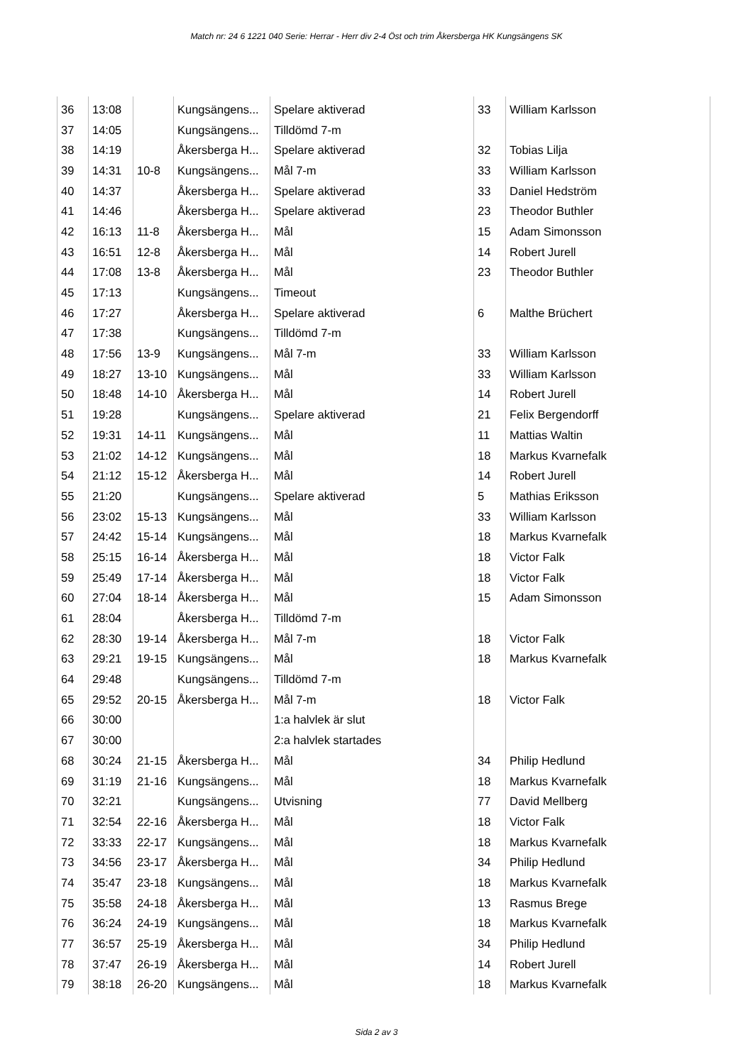Match nr: 24 6 1221 040 Serie: Herrar - Herr div 2-4 Öst och trim Åkersberga HK Kungsängens SK
| 36 | 13:08 | | Kungsängens... | Spelare aktiverad | 33 | William Karlsson |
| 37 | 14:05 | | Kungsängens... | Tilldömd 7-m | | |
| 38 | 14:19 | | Åkersberga H... | Spelare aktiverad | 32 | Tobias Lilja |
| 39 | 14:31 | 10-8 | Kungsängens... | Mål 7-m | 33 | William Karlsson |
| 40 | 14:37 | | Åkersberga H... | Spelare aktiverad | 33 | Daniel Hedström |
| 41 | 14:46 | | Åkersberga H... | Spelare aktiverad | 23 | Theodor Buthler |
| 42 | 16:13 | 11-8 | Åkersberga H... | Mål | 15 | Adam Simonsson |
| 43 | 16:51 | 12-8 | Åkersberga H... | Mål | 14 | Robert Jurell |
| 44 | 17:08 | 13-8 | Åkersberga H... | Mål | 23 | Theodor Buthler |
| 45 | 17:13 | | Kungsängens... | Timeout | | |
| 46 | 17:27 | | Åkersberga H... | Spelare aktiverad | 6 | Malthe Brüchert |
| 47 | 17:38 | | Kungsängens... | Tilldömd 7-m | | |
| 48 | 17:56 | 13-9 | Kungsängens... | Mål 7-m | 33 | William Karlsson |
| 49 | 18:27 | 13-10 | Kungsängens... | Mål | 33 | William Karlsson |
| 50 | 18:48 | 14-10 | Åkersberga H... | Mål | 14 | Robert Jurell |
| 51 | 19:28 | | Kungsängens... | Spelare aktiverad | 21 | Felix Bergendorff |
| 52 | 19:31 | 14-11 | Kungsängens... | Mål | 11 | Mattias Waltin |
| 53 | 21:02 | 14-12 | Kungsängens... | Mål | 18 | Markus Kvarnefalk |
| 54 | 21:12 | 15-12 | Åkersberga H... | Mål | 14 | Robert Jurell |
| 55 | 21:20 | | Kungsängens... | Spelare aktiverad | 5 | Mathias Eriksson |
| 56 | 23:02 | 15-13 | Kungsängens... | Mål | 33 | William Karlsson |
| 57 | 24:42 | 15-14 | Kungsängens... | Mål | 18 | Markus Kvarnefalk |
| 58 | 25:15 | 16-14 | Åkersberga H... | Mål | 18 | Victor Falk |
| 59 | 25:49 | 17-14 | Åkersberga H... | Mål | 18 | Victor Falk |
| 60 | 27:04 | 18-14 | Åkersberga H... | Mål | 15 | Adam Simonsson |
| 61 | 28:04 | | Åkersberga H... | Tilldömd 7-m | | |
| 62 | 28:30 | 19-14 | Åkersberga H... | Mål 7-m | 18 | Victor Falk |
| 63 | 29:21 | 19-15 | Kungsängens... | Mål | 18 | Markus Kvarnefalk |
| 64 | 29:48 | | Kungsängens... | Tilldömd 7-m | | |
| 65 | 29:52 | 20-15 | Åkersberga H... | Mål 7-m | 18 | Victor Falk |
| 66 | 30:00 | | | 1:a halvlek är slut | | |
| 67 | 30:00 | | | 2:a halvlek startades | | |
| 68 | 30:24 | 21-15 | Åkersberga H... | Mål | 34 | Philip Hedlund |
| 69 | 31:19 | 21-16 | Kungsängens... | Mål | 18 | Markus Kvarnefalk |
| 70 | 32:21 | | Kungsängens... | Utvisning | 77 | David Mellberg |
| 71 | 32:54 | 22-16 | Åkersberga H... | Mål | 18 | Victor Falk |
| 72 | 33:33 | 22-17 | Kungsängens... | Mål | 18 | Markus Kvarnefalk |
| 73 | 34:56 | 23-17 | Åkersberga H... | Mål | 34 | Philip Hedlund |
| 74 | 35:47 | 23-18 | Kungsängens... | Mål | 18 | Markus Kvarnefalk |
| 75 | 35:58 | 24-18 | Åkersberga H... | Mål | 13 | Rasmus Brege |
| 76 | 36:24 | 24-19 | Kungsängens... | Mål | 18 | Markus Kvarnefalk |
| 77 | 36:57 | 25-19 | Åkersberga H... | Mål | 34 | Philip Hedlund |
| 78 | 37:47 | 26-19 | Åkersberga H... | Mål | 14 | Robert Jurell |
| 79 | 38:18 | 26-20 | Kungsängens... | Mål | 18 | Markus Kvarnefalk |
Sida 2 av 3